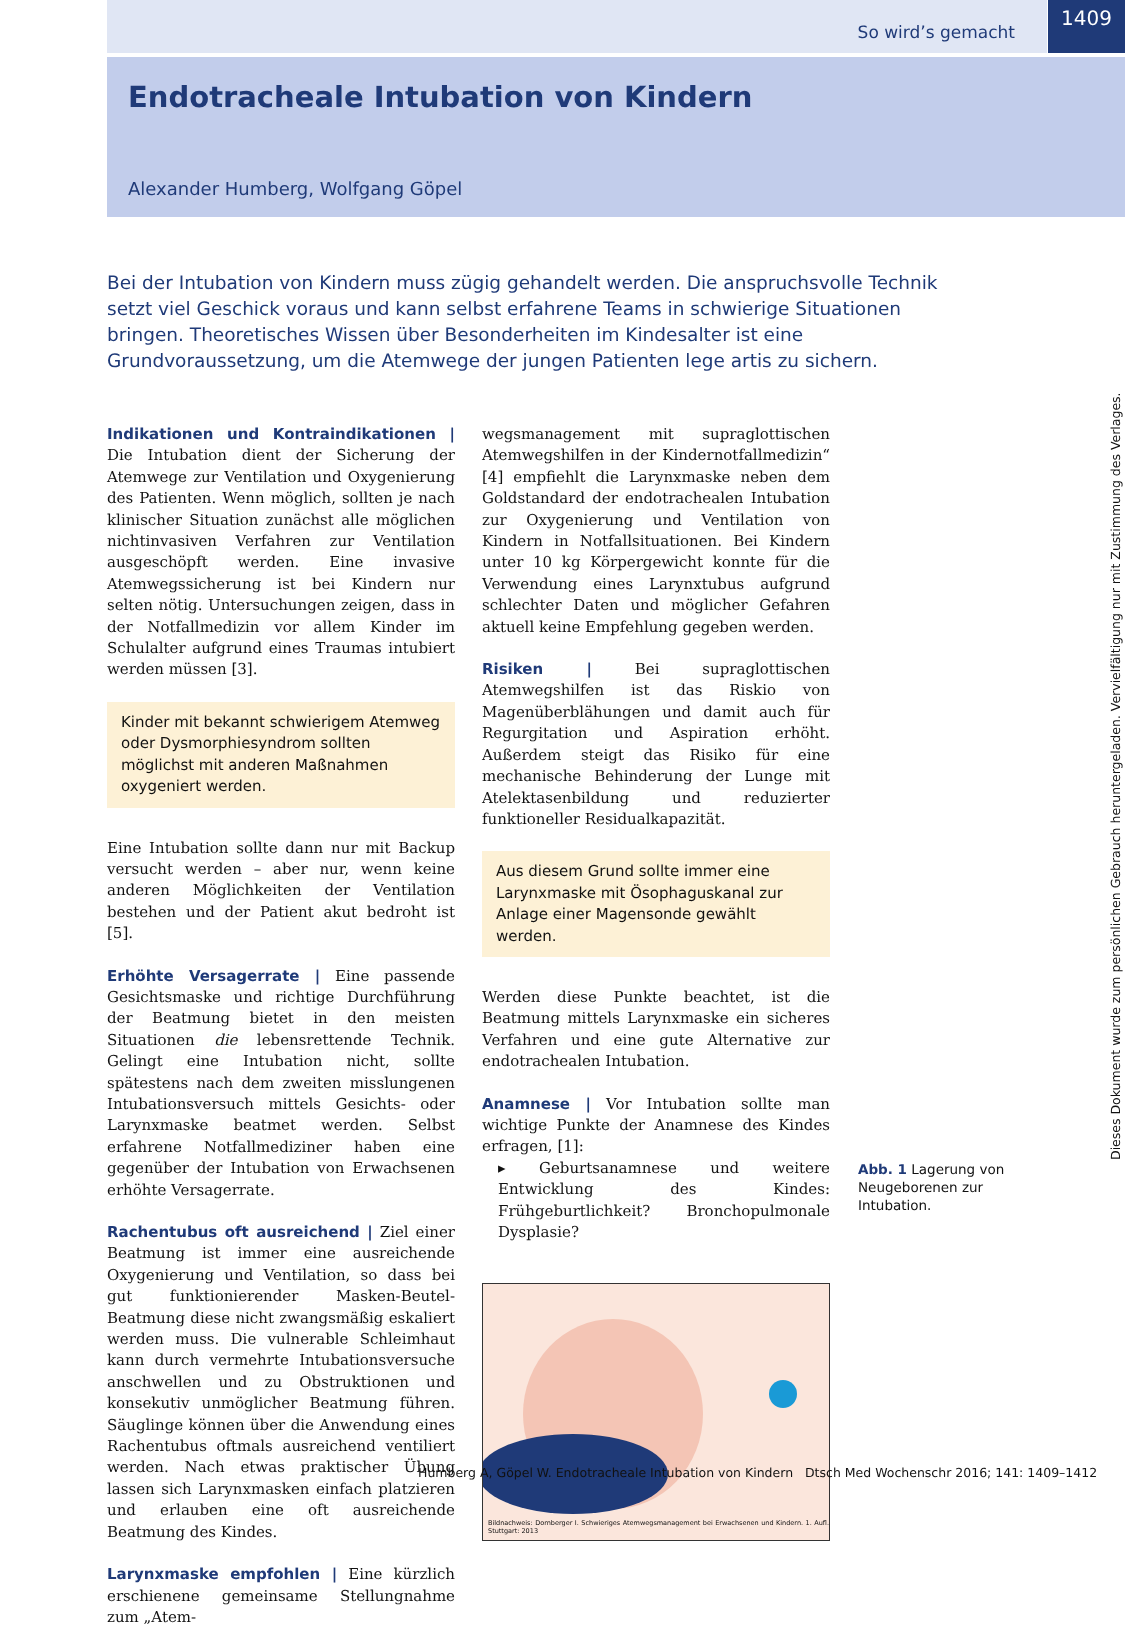1409
So wird’s gemacht
Endotracheale Intubation von Kindern
Alexander Humberg, Wolfgang Göpel
Bei der Intubation von Kindern muss zügig gehandelt werden. Die anspruchsvolle Technik setzt viel Geschick voraus und kann selbst erfahrene Teams in schwierige Situationen bringen. Theoretisches Wissen über Besonderheiten im Kindesalter ist eine Grundvoraussetzung, um die Atemwege der jungen Patienten lege artis zu sichern.
Indikationen und Kontraindikationen | Die Intubation dient der Sicherung der Atemwege zur Ventilation und Oxygenierung des Patienten. Wenn möglich, sollten je nach klinischer Situation zunächst alle möglichen nichtinvasiven Verfahren zur Ventilation ausgeschöpft werden. Eine invasive Atemwegssicherung ist bei Kindern nur selten nötig. Untersuchungen zeigen, dass in der Notfallmedizin vor allem Kinder im Schulalter aufgrund eines Traumas intubiert werden müssen [3].
Kinder mit bekannt schwierigem Atemweg oder Dysmorphiesyndrom sollten möglichst mit anderen Maßnahmen oxygeniert werden.
Eine Intubation sollte dann nur mit Backup versucht werden – aber nur, wenn keine anderen Möglichkeiten der Ventilation bestehen und der Patient akut bedroht ist [5].
Erhöhte Versagerrate | Eine passende Gesichtsmaske und richtige Durchführung der Beatmung bietet in den meisten Situationen die lebensrettende Technik. Gelingt eine Intubation nicht, sollte spätestens nach dem zweiten misslungenen Intubationsversuch mittels Gesichts- oder Larynxmaske beatmet werden. Selbst erfahrene Notfallmediziner haben eine gegenüber der Intubation von Erwachsenen erhöhte Versagerrate.
Rachentubus oft ausreichend | Ziel einer Beatmung ist immer eine ausreichende Oxygenierung und Ventilation, so dass bei gut funktionierender Masken-Beutel-Beatmung diese nicht zwangsmäßig eskaliert werden muss. Die vulnerable Schleimhaut kann durch vermehrte Intubationsversuche anschwellen und zu Obstruktionen und konsekutiv unmöglicher Beatmung führen. Säuglinge können über die Anwendung eines Rachentubus oftmals ausreichend ventiliert werden. Nach etwas praktischer Übung lassen sich Larynxmasken einfach platzieren und erlauben eine oft ausreichende Beatmung des Kindes.
Larynxmaske empfohlen | Eine kürzlich erschienene gemeinsame Stellungnahme zum „Atem-
wegsmanagement mit supraglottischen Atemwegshilfen in der Kindernotfallmedizin“ [4] empfiehlt die Larynxmaske neben dem Goldstandard der endotrachealen Intubation zur Oxygenierung und Ventilation von Kindern in Notfallsituationen. Bei Kindern unter 10 kg Körpergewicht konnte für die Verwendung eines Larynxtubus aufgrund schlechter Daten und möglicher Gefahren aktuell keine Empfehlung gegeben werden.
Risiken | Bei supraglottischen Atemwegshilfen ist das Riskio von Magenüberblähungen und damit auch für Regurgitation und Aspiration erhöht. Außerdem steigt das Risiko für eine mechanische Behinderung der Lunge mit Atelektasenbildung und reduzierter funktioneller Residualkapazität.
Aus diesem Grund sollte immer eine Larynxmaske mit Ösophaguskanal zur Anlage einer Magensonde gewählt werden.
Werden diese Punkte beachtet, ist die Beatmung mittels Larynxmaske ein sicheres Verfahren und eine gute Alternative zur endotrachealen Intubation.
Anamnese | Vor Intubation sollte man wichtige Punkte der Anamnese des Kindes erfragen, [1]:
▸ Geburtsanamnese und weitere Entwicklung des Kindes: Frühgeburtlichkeit? Bronchopulmonale Dysplasie?
Bildnachweis: Dornberger I. Schwieriges Atemwegsmanagement bei Erwachsenen und Kindern. 1. Aufl. Stuttgart: 2013
Abb. 1 Lagerung von Neugeborenen zur Intubation.
Dieses Dokument wurde zum persönlichen Gebrauch heruntergeladen. Vervielfältigung nur mit Zustimmung des Verlages.
Humberg A, Göpel W. Endotracheale Intubation von Kindern Dtsch Med Wochenschr 2016; 141: 1409–1412